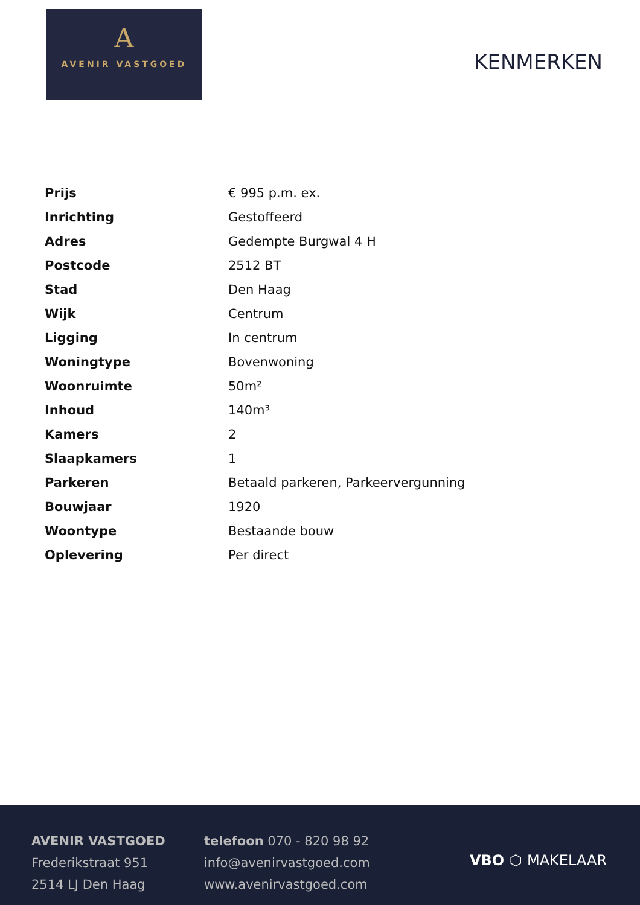A
AVENIR VASTGOED
KENMERKEN
| Prijs | € 995 p.m. ex. |
| Inrichting | Gestoffeerd |
| Adres | Gedempte Burgwal 4 H |
| Postcode | 2512 BT |
| Stad | Den Haag |
| Wijk | Centrum |
| Ligging | In centrum |
| Woningtype | Bovenwoning |
| Woonruimte | 50m² |
| Inhoud | 140m³ |
| Kamers | 2 |
| Slaapkamers | 1 |
| Parkeren | Betaald parkeren, Parkeervergunning |
| Bouwjaar | 1920 |
| Woontype | Bestaande bouw |
| Oplevering | Per direct |
AVENIR VASTGOED
Frederikstraat 951
2514 LJ Den Haag
telefoon 070 - 820 98 92
info@avenirvastgoed.com
www.avenirvastgoed.com
VBO ⬡ MAKELAAR